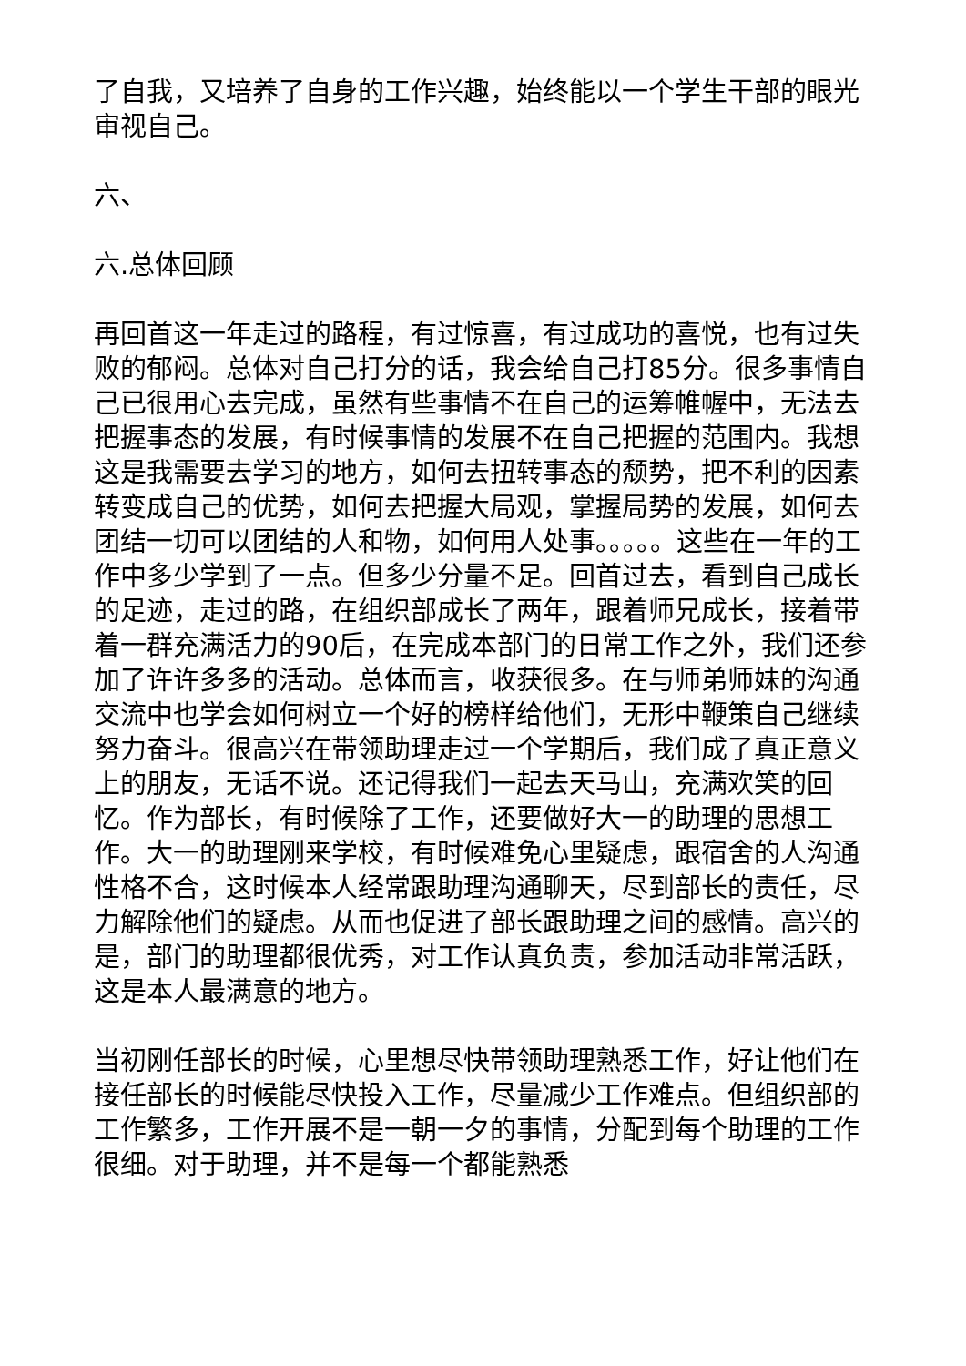了自我，又培养了自身的工作兴趣，始终能以一个学生干部的眼光审视自己。
六、
六.总体回顾
再回首这一年走过的路程，有过惊喜，有过成功的喜悦，也有过失败的郁闷。总体对自己打分的话，我会给自己打85分。很多事情自己已很用心去完成，虽然有些事情不在自己的运筹帷幄中，无法去把握事态的发展，有时候事情的发展不在自己把握的范围内。我想这是我需要去学习的地方，如何去扭转事态的颓势，把不利的因素转变成自己的优势，如何去把握大局观，掌握局势的发展，如何去团结一切可以团结的人和物，如何用人处事。。。。。这些在一年的工作中多少学到了一点。但多少分量不足。回首过去，看到自己成长的足迹，走过的路，在组织部成长了两年，跟着师兄成长，接着带着一群充满活力的90后，在完成本部门的日常工作之外，我们还参加了许许多多的活动。总体而言，收获很多。在与师弟师妹的沟通交流中也学会如何树立一个好的榜样给他们，无形中鞭策自己继续努力奋斗。很高兴在带领助理走过一个学期后，我们成了真正意义上的朋友，无话不说。还记得我们一起去天马山，充满欢笑的回忆。作为部长，有时候除了工作，还要做好大一的助理的思想工作。大一的助理刚来学校，有时候难免心里疑虑，跟宿舍的人沟通性格不合，这时候本人经常跟助理沟通聊天，尽到部长的责任，尽力解除他们的疑虑。从而也促进了部长跟助理之间的感情。高兴的是，部门的助理都很优秀，对工作认真负责，参加活动非常活跃，这是本人最满意的地方。
当初刚任部长的时候，心里想尽快带领助理熟悉工作，好让他们在接任部长的时候能尽快投入工作，尽量减少工作难点。但组织部的工作繁多，工作开展不是一朝一夕的事情，分配到每个助理的工作很细。对于助理，并不是每一个都能熟悉